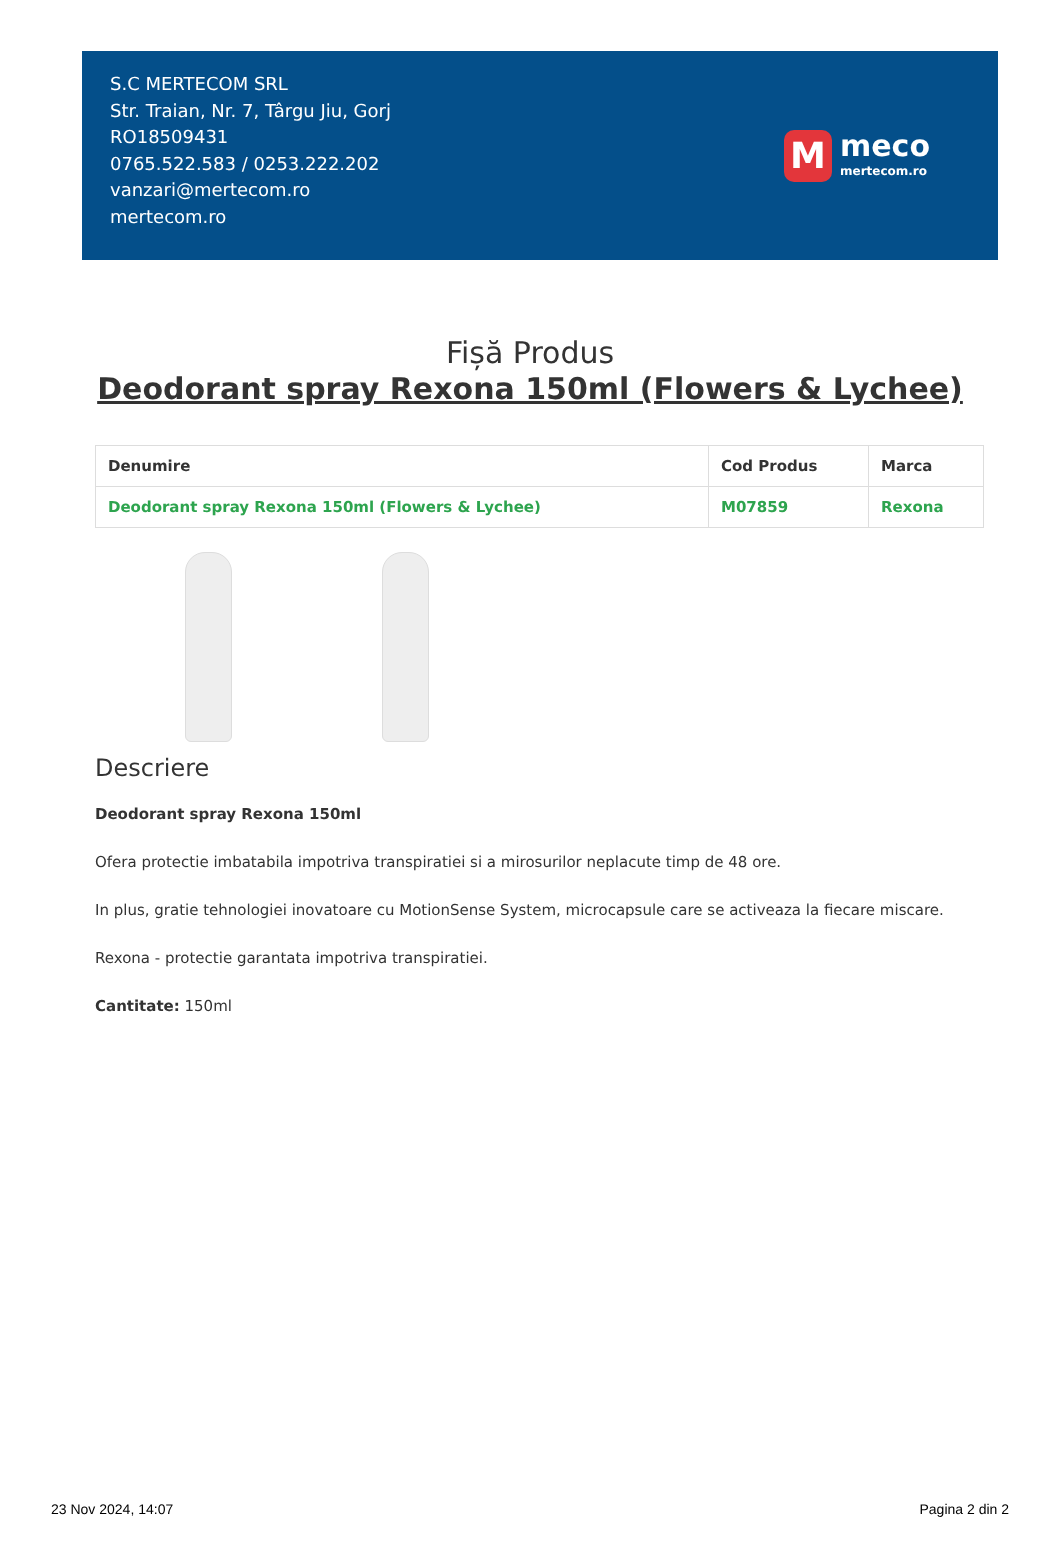S.C MERTECOM SRL
Str. Traian, Nr. 7, Târgu Jiu, Gorj
RO18509431
0765.522.583 / 0253.222.202
vanzari@mertecom.ro
mertecom.ro
M
meco
mertecom.ro
Fișă Produs
Deodorant spray Rexona 150ml (Flowers & Lychee)
| Denumire | Cod Produs | Marca |
| --- | --- | --- |
| Deodorant spray Rexona 150ml (Flowers & Lychee) | M07859 | Rexona |
Descriere
Deodorant spray Rexona 150ml
Ofera protectie imbatabila impotriva transpiratiei si a mirosurilor neplacute timp de 48 ore.
In plus, gratie tehnologiei inovatoare cu MotionSense System, microcapsule care se activeaza la fiecare miscare.
Rexona - protectie garantata impotriva transpiratiei.
Cantitate: 150ml
23 Nov 2024, 14:07 Pagina 2 din 2